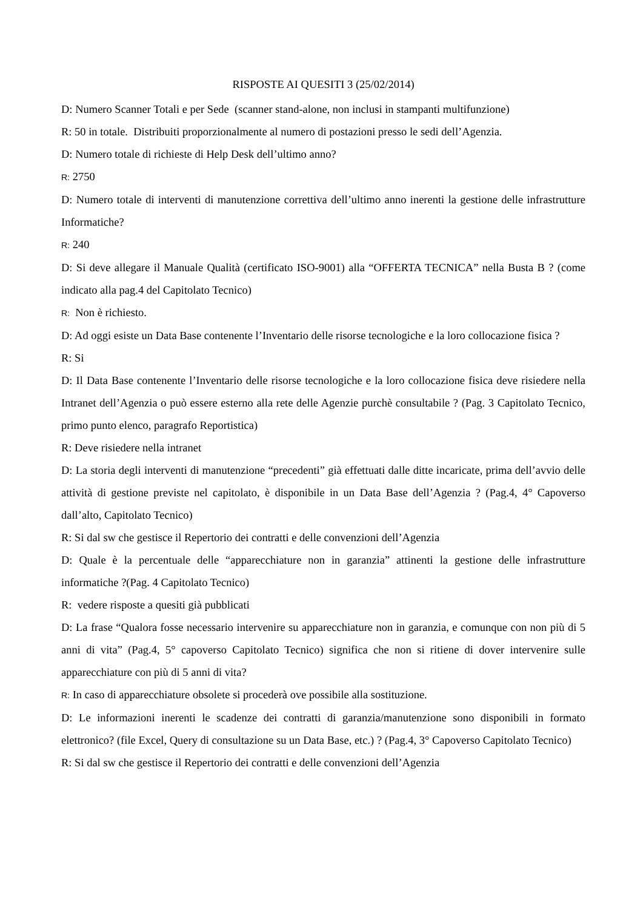RISPOSTE AI QUESITI 3 (25/02/2014)
D: Numero Scanner Totali e per Sede (scanner stand-alone, non inclusi in stampanti multifunzione)
R: 50 in totale. Distribuiti proporzionalmente al numero di postazioni presso le sedi dell’Agenzia.
D: Numero totale di richieste di Help Desk dell’ultimo anno?
R: 2750
D: Numero totale di interventi di manutenzione correttiva dell’ultimo anno inerenti la gestione delle infrastrutture Informatiche?
R: 240
D: Si deve allegare il Manuale Qualità (certificato ISO-9001) alla “OFFERTA TECNICA” nella Busta B ? (come indicato alla pag.4 del Capitolato Tecnico)
R: Non è richiesto.
D: Ad oggi esiste un Data Base contenente l’Inventario delle risorse tecnologiche e la loro collocazione fisica ?
R: Si
D: Il Data Base contenente l’Inventario delle risorse tecnologiche e la loro collocazione fisica deve risiedere nella Intranet dell’Agenzia o può essere esterno alla rete delle Agenzie purchè consultabile ? (Pag. 3 Capitolato Tecnico, primo punto elenco, paragrafo Reportistica)
R: Deve risiedere nella intranet
D: La storia degli interventi di manutenzione “precedenti” già effettuati dalle ditte incaricate, prima dell’avvio delle attività di gestione previste nel capitolato, è disponibile in un Data Base dell’Agenzia ? (Pag.4, 4° Capoverso dall’alto, Capitolato Tecnico)
R: Si dal sw che gestisce il Repertorio dei contratti e delle convenzioni dell’Agenzia
D: Quale è la percentuale delle “apparecchiature non in garanzia” attinenti la gestione delle infrastrutture informatiche ?(Pag. 4 Capitolato Tecnico)
R: vedere risposte a quesiti già pubblicati
D: La frase “Qualora fosse necessario intervenire su apparecchiature non in garanzia, e comunque con non più di 5 anni di vita” (Pag.4, 5° capoverso Capitolato Tecnico) significa che non si ritiene di dover intervenire sulle apparecchiature con più di 5 anni di vita?
R: In caso di apparecchiature obsolete si procederà ove possibile alla sostituzione.
D: Le informazioni inerenti le scadenze dei contratti di garanzia/manutenzione sono disponibili in formato elettronico? (file Excel, Query di consultazione su un Data Base, etc.) ? (Pag.4, 3° Capoverso Capitolato Tecnico)
R: Si dal sw che gestisce il Repertorio dei contratti e delle convenzioni dell’Agenzia